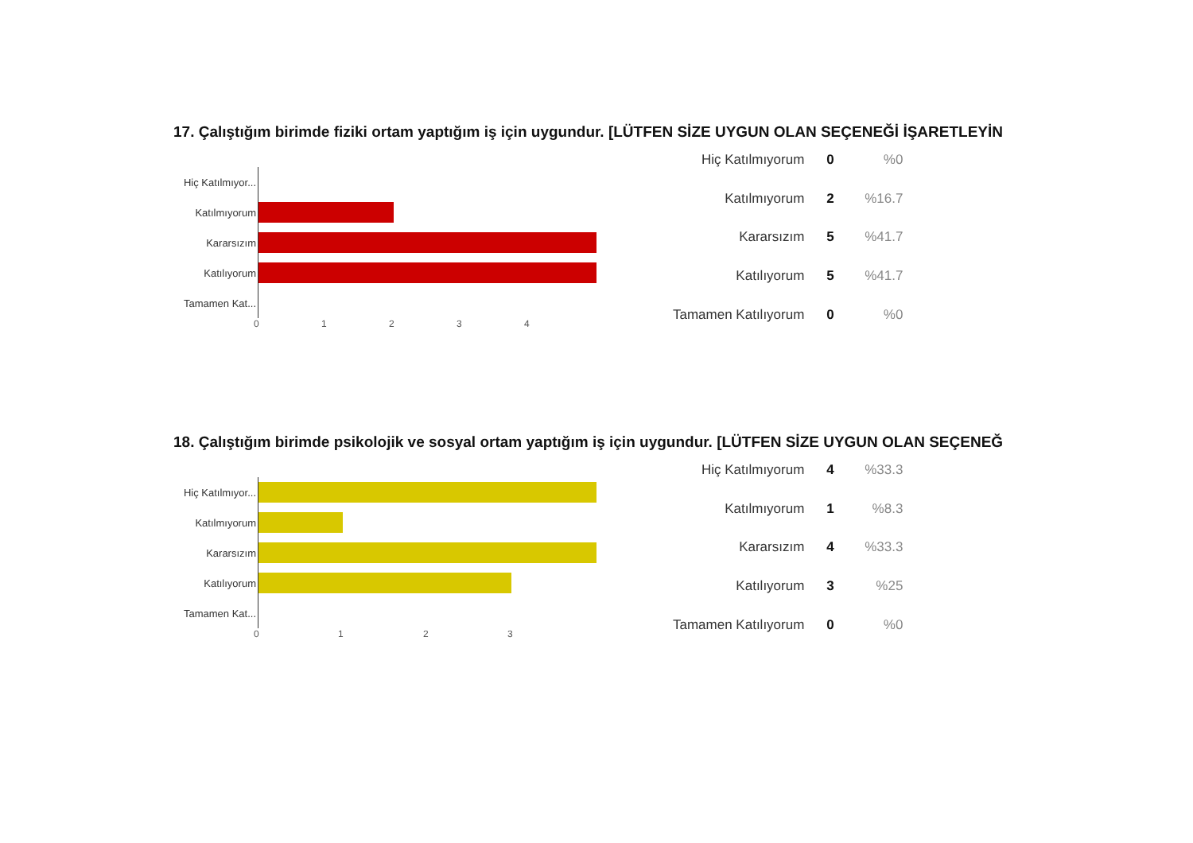17. Çalıştığım birimde fiziki ortam yaptığım iş için uygundur. [LÜTFEN SİZE UYGUN OLAN SEÇENEĞİ İŞARETLEYİN
Hiç Katılmıyor...
Katılmıyorum
Kararsızım
Katılıyorum
Tamamen Kat...
0 1 2 3 4
| Hiç Katılmıyorum | 0 | %0 |
| Katılmıyorum | 2 | %16.7 |
| Kararsızım | 5 | %41.7 |
| Katılıyorum | 5 | %41.7 |
| Tamamen Katılıyorum | 0 | %0 |
18. Çalıştığım birimde psikolojik ve sosyal ortam yaptığım iş için uygundur. [LÜTFEN SİZE UYGUN OLAN SEÇENEĞ
Hiç Katılmıyor...
Katılmıyorum
Kararsızım
Katılıyorum
Tamamen Kat...
0 1 2 3
| Hiç Katılmıyorum | 4 | %33.3 |
| Katılmıyorum | 1 | %8.3 |
| Kararsızım | 4 | %33.3 |
| Katılıyorum | 3 | %25 |
| Tamamen Katılıyorum | 0 | %0 |